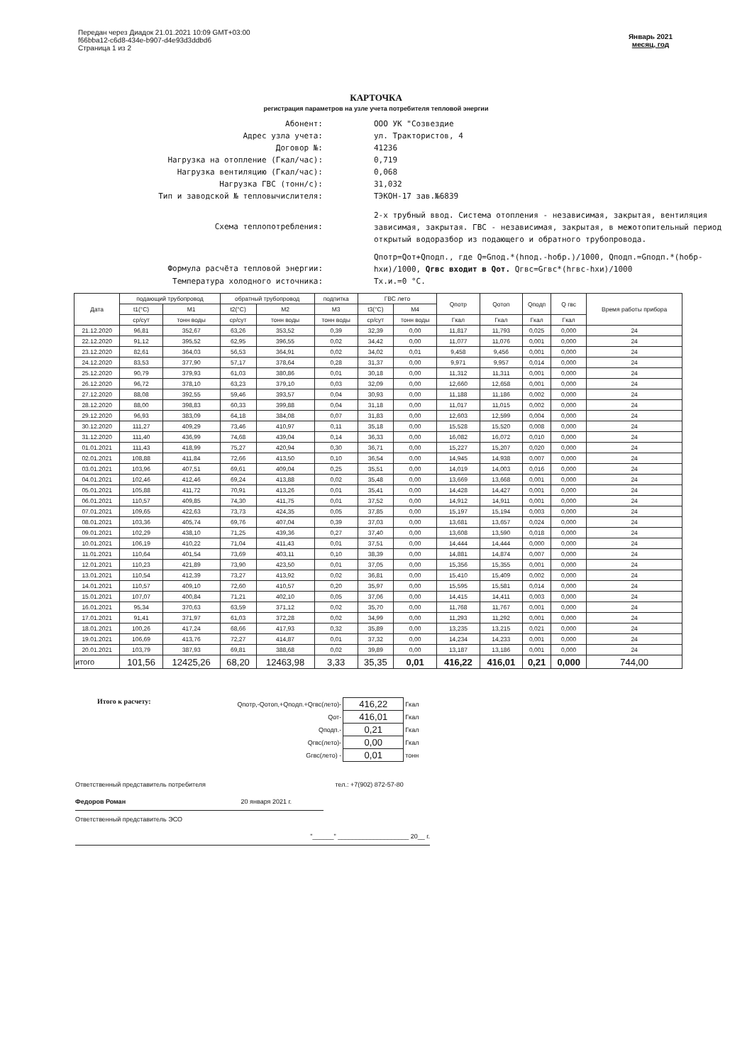Передан через Диадок 21.01.2021 10:09 GMT+03:00
f66bba12-c6d8-434e-b907-d4e93d3ddbd6
Страница 1 из 2
Январь 2021
месяц, год
КАРТОЧКА
регистрация параметров на узле учета потребителя тепловой энергии
Абонент:
ООО УК "Созвездие
Адрес узла учета:
ул. Трактористов, 4
Договор №:
41236
Нагрузка на отопление (Гкал/час):
0,719
Нагрузка вентиляцию (Гкал/час):
0,068
Нагрузка ГВС (тонн/с):
31,032
Тип и заводской № тепловычислителя:
ТЭКОН-17 зав.№6839
Схема теплопотребления:
2-х трубный ввод. Система отопления - независимая, закрытая, вентиляция зависимая, закрытая. ГВС - независимая, закрытая, в межотопительный период открытый водоразбор из подающего и обратного трубопровода.
Формула расчёта тепловой энергии:
Qпотр=Qот+Qподп., где Q=Gпод.*(hпод.-hобр.)/1000, Qподп.=Gподп.*(hобр-hхи)/1000, Qгвс входит в Qот. Qгвс=Gгвс*(hгвс-hхи)/1000
Температура холодного источника:
Тх.и.=0 °C.
| Дата | подающий трубопровод | | обратный трубопровод | | подпитка | ГВС лето | | Qпотр | Qотоп | Qподп | Q гвс | Время работы прибора |
| --- | --- | --- | --- | --- | --- | --- | --- | --- | --- | --- | --- | --- |
| | t1(°C) | M1 | t2(°C) | M2 | M3 | t3(°C) | M4 | | | | | |
| | ср/сут | тонн воды | ср/сут | тонн воды | тонн воды | ср/сут | тонн воды | Гкал | Гкал | Гкал | Гкал | |
| 21.12.2020 | 96,81 | 352,67 | 63,26 | 353,52 | 0,39 | 32,39 | 0,00 | 11,817 | 11,793 | 0,025 | 0,000 | 24 |
| 22.12.2020 | 91,12 | 395,52 | 62,95 | 396,55 | 0,02 | 34,42 | 0,00 | 11,077 | 11,076 | 0,001 | 0,000 | 24 |
| 23.12.2020 | 82,61 | 364,03 | 56,53 | 364,91 | 0,02 | 34,02 | 0,01 | 9,458 | 9,456 | 0,001 | 0,000 | 24 |
| 24.12.2020 | 83,53 | 377,90 | 57,17 | 378,64 | 0,28 | 31,37 | 0,00 | 9,971 | 9,957 | 0,014 | 0,000 | 24 |
| 25.12.2020 | 90,79 | 379,93 | 61,03 | 380,86 | 0,01 | 30,18 | 0,00 | 11,312 | 11,311 | 0,001 | 0,000 | 24 |
| 26.12.2020 | 96,72 | 378,10 | 63,23 | 379,10 | 0,03 | 32,09 | 0,00 | 12,660 | 12,658 | 0,001 | 0,000 | 24 |
| 27.12.2020 | 88,08 | 392,55 | 59,46 | 393,57 | 0,04 | 30,93 | 0,00 | 11,188 | 11,186 | 0,002 | 0,000 | 24 |
| 28.12.2020 | 88,00 | 398,83 | 60,33 | 399,88 | 0,04 | 31,18 | 0,00 | 11,017 | 11,015 | 0,002 | 0,000 | 24 |
| 29.12.2020 | 96,93 | 383,09 | 64,18 | 384,08 | 0,07 | 31,83 | 0,00 | 12,603 | 12,599 | 0,004 | 0,000 | 24 |
| 30.12.2020 | 111,27 | 409,29 | 73,46 | 410,97 | 0,11 | 35,18 | 0,00 | 15,528 | 15,520 | 0,008 | 0,000 | 24 |
| 31.12.2020 | 111,40 | 436,99 | 74,68 | 439,04 | 0,14 | 36,33 | 0,00 | 16,082 | 16,072 | 0,010 | 0,000 | 24 |
| 01.01.2021 | 111,43 | 418,99 | 75,27 | 420,94 | 0,30 | 36,71 | 0,00 | 15,227 | 15,207 | 0,020 | 0,000 | 24 |
| 02.01.2021 | 108,88 | 411,84 | 72,66 | 413,50 | 0,10 | 36,54 | 0,00 | 14,945 | 14,938 | 0,007 | 0,000 | 24 |
| 03.01.2021 | 103,96 | 407,51 | 69,61 | 409,04 | 0,25 | 35,51 | 0,00 | 14,019 | 14,003 | 0,016 | 0,000 | 24 |
| 04.01.2021 | 102,46 | 412,46 | 69,24 | 413,88 | 0,02 | 35,48 | 0,00 | 13,669 | 13,668 | 0,001 | 0,000 | 24 |
| 05.01.2021 | 105,88 | 411,72 | 70,91 | 413,26 | 0,01 | 35,41 | 0,00 | 14,428 | 14,427 | 0,001 | 0,000 | 24 |
| 06.01.2021 | 110,57 | 409,85 | 74,30 | 411,75 | 0,01 | 37,52 | 0,00 | 14,912 | 14,911 | 0,001 | 0,000 | 24 |
| 07.01.2021 | 109,65 | 422,63 | 73,73 | 424,35 | 0,05 | 37,85 | 0,00 | 15,197 | 15,194 | 0,003 | 0,000 | 24 |
| 08.01.2021 | 103,36 | 405,74 | 69,76 | 407,04 | 0,39 | 37,03 | 0,00 | 13,681 | 13,657 | 0,024 | 0,000 | 24 |
| 09.01.2021 | 102,29 | 438,10 | 71,25 | 439,36 | 0,27 | 37,40 | 0,00 | 13,608 | 13,590 | 0,018 | 0,000 | 24 |
| 10.01.2021 | 106,19 | 410,22 | 71,04 | 411,43 | 0,01 | 37,51 | 0,00 | 14,444 | 14,444 | 0,000 | 0,000 | 24 |
| 11.01.2021 | 110,64 | 401,54 | 73,69 | 403,11 | 0,10 | 38,39 | 0,00 | 14,881 | 14,874 | 0,007 | 0,000 | 24 |
| 12.01.2021 | 110,23 | 421,89 | 73,90 | 423,50 | 0,01 | 37,05 | 0,00 | 15,356 | 15,355 | 0,001 | 0,000 | 24 |
| 13.01.2021 | 110,54 | 412,39 | 73,27 | 413,92 | 0,02 | 36,81 | 0,00 | 15,410 | 15,409 | 0,002 | 0,000 | 24 |
| 14.01.2021 | 110,57 | 409,10 | 72,60 | 410,57 | 0,20 | 35,97 | 0,00 | 15,595 | 15,581 | 0,014 | 0,000 | 24 |
| 15.01.2021 | 107,07 | 400,84 | 71,21 | 402,10 | 0,05 | 37,06 | 0,00 | 14,415 | 14,411 | 0,003 | 0,000 | 24 |
| 16.01.2021 | 95,34 | 370,63 | 63,59 | 371,12 | 0,02 | 35,70 | 0,00 | 11,768 | 11,767 | 0,001 | 0,000 | 24 |
| 17.01.2021 | 91,41 | 371,97 | 61,03 | 372,28 | 0,02 | 34,99 | 0,00 | 11,293 | 11,292 | 0,001 | 0,000 | 24 |
| 18.01.2021 | 100,26 | 417,24 | 68,66 | 417,93 | 0,32 | 35,89 | 0,00 | 13,235 | 13,215 | 0,021 | 0,000 | 24 |
| 19.01.2021 | 106,69 | 413,76 | 72,27 | 414,87 | 0,01 | 37,32 | 0,00 | 14,234 | 14,233 | 0,001 | 0,000 | 24 |
| 20.01.2021 | 103,79 | 387,93 | 69,81 | 388,68 | 0,02 | 39,89 | 0,00 | 13,187 | 13,186 | 0,001 | 0,000 | 24 |
| итого | 101,56 | 12425,26 | 68,20 | 12463,98 | 3,33 | 35,35 | 0,01 | 416,22 | 416,01 | 0,21 | 0,000 | 744,00 |
Итого к расчету:
| Qпотр,-Qотоп,+Qподп.+Qгвс(лето)- | 416,22 | Гкал |
| Qот- | 416,01 | Гкал |
| Qподп.- | 0,21 | Гкал |
| Qгвс(лето)- | 0,00 | Гкал |
| Gгвс(лето) - | 0,01 | тонн |
Ответственный представитель потребителя тел.: +7(902) 872-57-80
Федоров Роман 20 января 2021 г.
Ответственный представитель ЭСО
"______" ____________________ 20__ г.